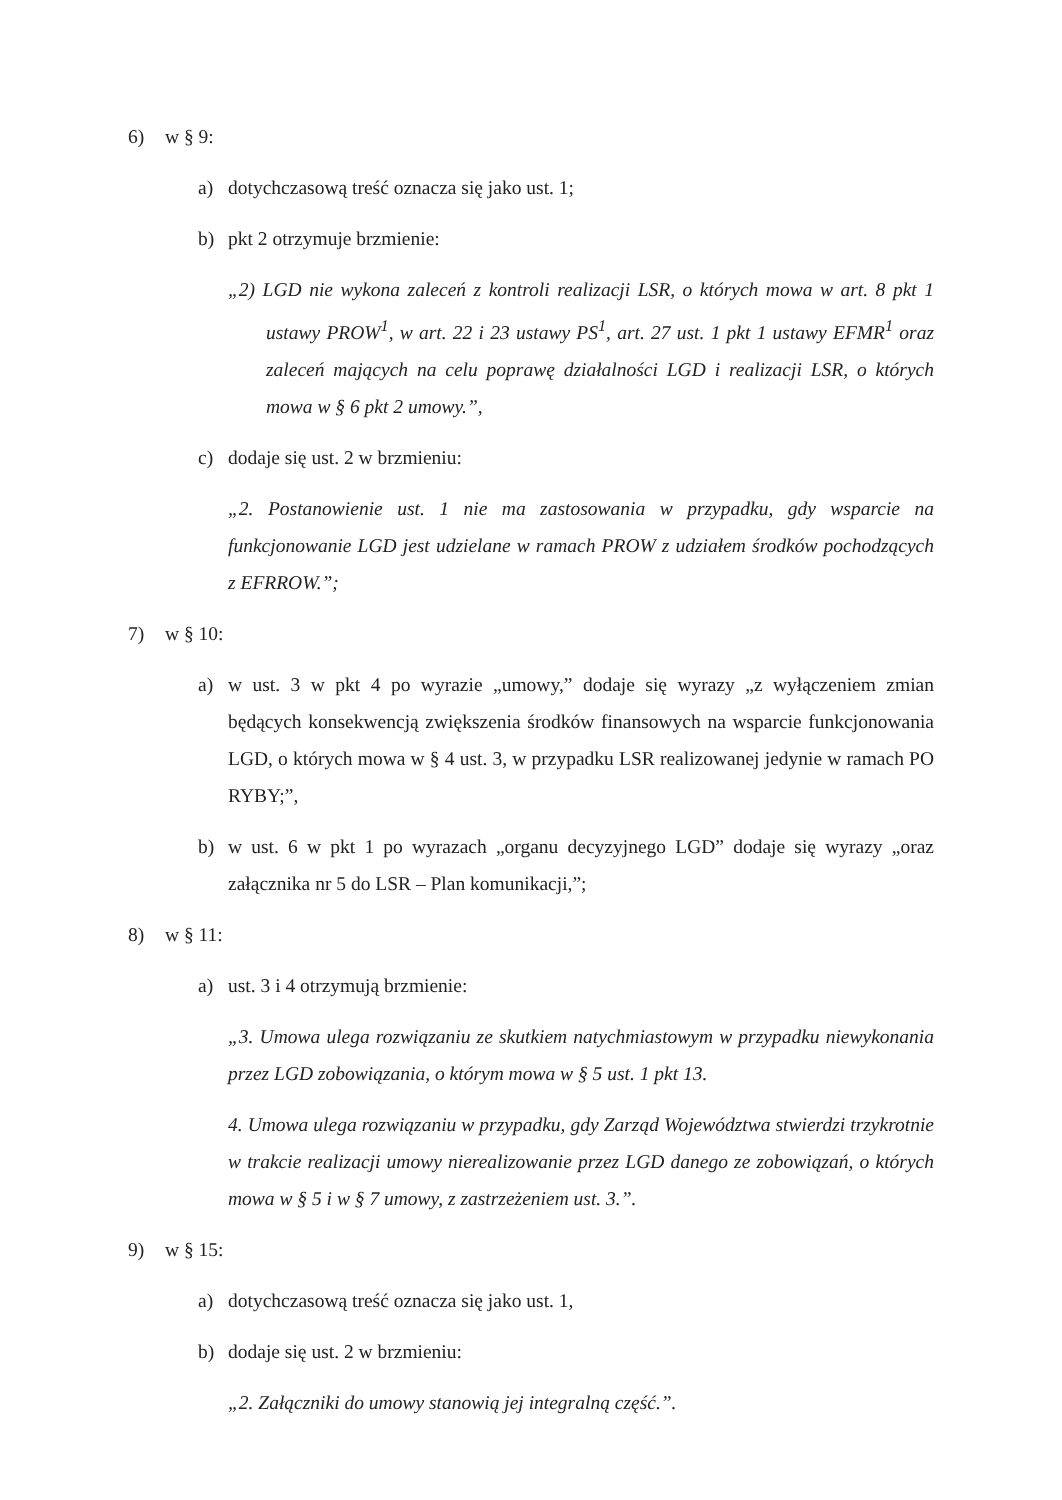6) w § 9:
a) dotychczasową treść oznacza się jako ust. 1;
b) pkt 2 otrzymuje brzmienie:
„2) LGD nie wykona zaleceń z kontroli realizacji LSR, o których mowa w art. 8 pkt 1 ustawy PROW<sup>1</sup>, w art. 22 i 23 ustawy PS<sup>1</sup>, art. 27 ust. 1 pkt 1 ustawy EFMR<sup>1</sup> oraz zaleceń mających na celu poprawę działalności LGD i realizacji LSR, o których mowa w § 6 pkt 2 umowy.”,
c) dodaje się ust. 2 w brzmieniu:
„2. Postanowienie ust. 1 nie ma zastosowania w przypadku, gdy wsparcie na funkcjonowanie LGD jest udzielane w ramach PROW z udziałem środków pochodzących z EFRROW.”;
7) w § 10:
a) w ust. 3 w pkt 4 po wyrazie „umowy,” dodaje się wyrazy „z wyłączeniem zmian będących konsekwencją zwiększenia środków finansowych na wsparcie funkcjonowania LGD, o których mowa w § 4 ust. 3, w przypadku LSR realizowanej jedynie w ramach PO RYBY;”,
b) w ust. 6 w pkt 1 po wyrazach „organu decyzyjnego LGD” dodaje się wyrazy „oraz załącznika nr 5 do LSR – Plan komunikacji,”;
8) w § 11:
a) ust. 3 i 4 otrzymują brzmienie:
„3. Umowa ulega rozwiązaniu ze skutkiem natychmiastowym w przypadku niewykonania przez LGD zobowiązania, o którym mowa w § 5 ust. 1 pkt 13.
4. Umowa ulega rozwiązaniu w przypadku, gdy Zarząd Województwa stwierdzi trzykrotnie w trakcie realizacji umowy nierealizowanie przez LGD danego ze zobowiązań, o których mowa w § 5 i w § 7 umowy, z zastrzeżeniem ust. 3.”.
9) w § 15:
a) dotychczasową treść oznacza się jako ust. 1,
b) dodaje się ust. 2 w brzmieniu:
„2. Załączniki do umowy stanowią jej integralną część.”.